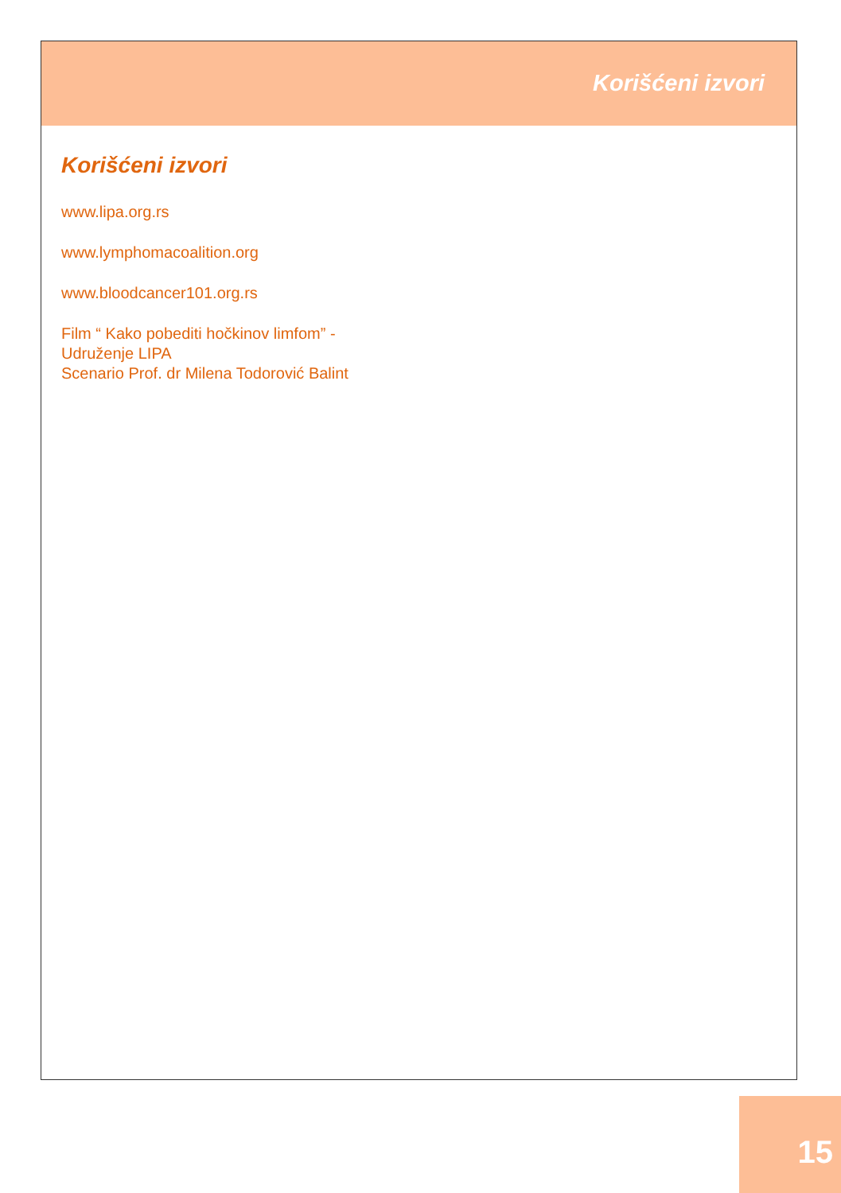Korišćeni izvori
Korišćeni izvori
www.lipa.org.rs
www.lymphomacoalition.org
www.bloodcancer101.org.rs
Film “ Kako pobediti hočkinov limfom” -
Udruženje LIPA
Scenario Prof. dr Milena Todorović Balint
15